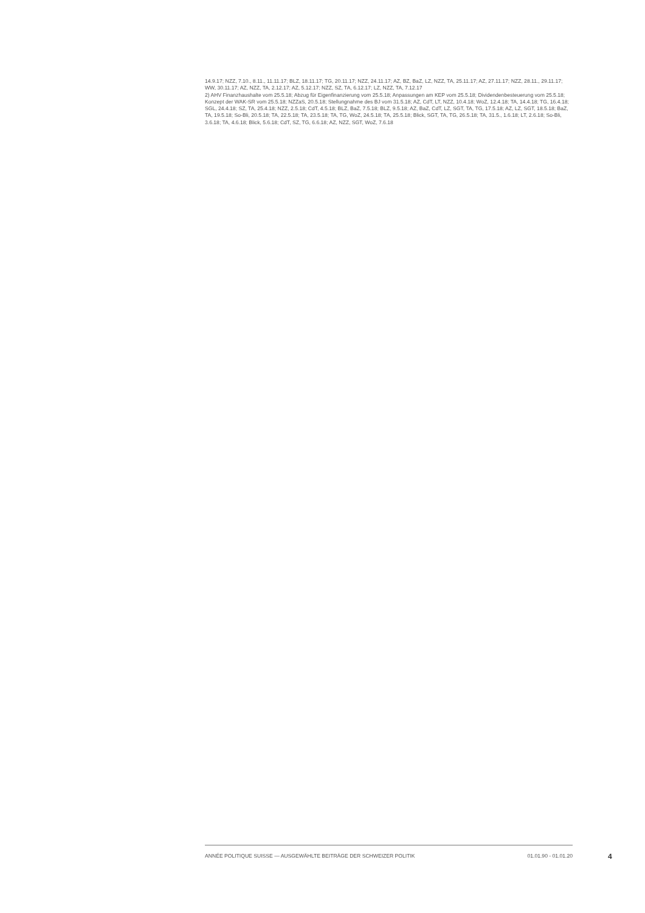14.9.17; NZZ, 7.10., 8.11., 11.11.17; BLZ, 18.11.17; TG, 20.11.17; NZZ, 24.11.17; AZ, BZ, BaZ, LZ, NZZ, TA, 25.11.17; AZ, 27.11.17; NZZ, 28.11., 29.11.17; WW, 30.11.17; AZ, NZZ, TA, 2.12.17; AZ, 5.12.17; NZZ, SZ, TA, 6.12.17; LZ, NZZ, TA, 7.12.17
2) AHV Finanzhaushalte vom 25.5.18; Abzug für Eigenfinanzierung vom 25.5.18; Anpassungen am KEP vom 25.5.18; Dividendenbesteuerung vom 25.5.18; Konzept der WAK-SR vom 25.5.18; NZZaS, 20.5.18; Stellungnahme des BJ vom 31.5.18; AZ, CdT, LT, NZZ, 10.4.18; WoZ, 12.4.18; TA, 14.4.18; TG, 16.4.18; SGL, 24.4.18; SZ, TA, 25.4.18; NZZ, 2.5.18; CdT, 4.5.18; BLZ, BaZ, 7.5.18; BLZ, 9.5.18; AZ, BaZ, CdT, LZ, SGT, TA, TG, 17.5.18; AZ, LZ, SGT, 18.5.18; BaZ, TA, 19.5.18; So-Bli, 20.5.18; TA, 22.5.18; TA, 23.5.18; TA, TG, WoZ, 24.5.18; TA, 25.5.18; Blick, SGT, TA, TG, 26.5.18; TA, 31.5., 1.6.18; LT, 2.6.18; So-Bli, 3.6.18; TA, 4.6.18; Blick, 5.6.18; CdT, SZ, TG, 6.6.18; AZ, NZZ, SGT, WoZ, 7.6.18
ANNÉE POLITIQUE SUISSE — AUSGEWÄHLTE BEITRÄGE DER SCHWEIZER POLITIK 01.01.90 - 01.01.20
4